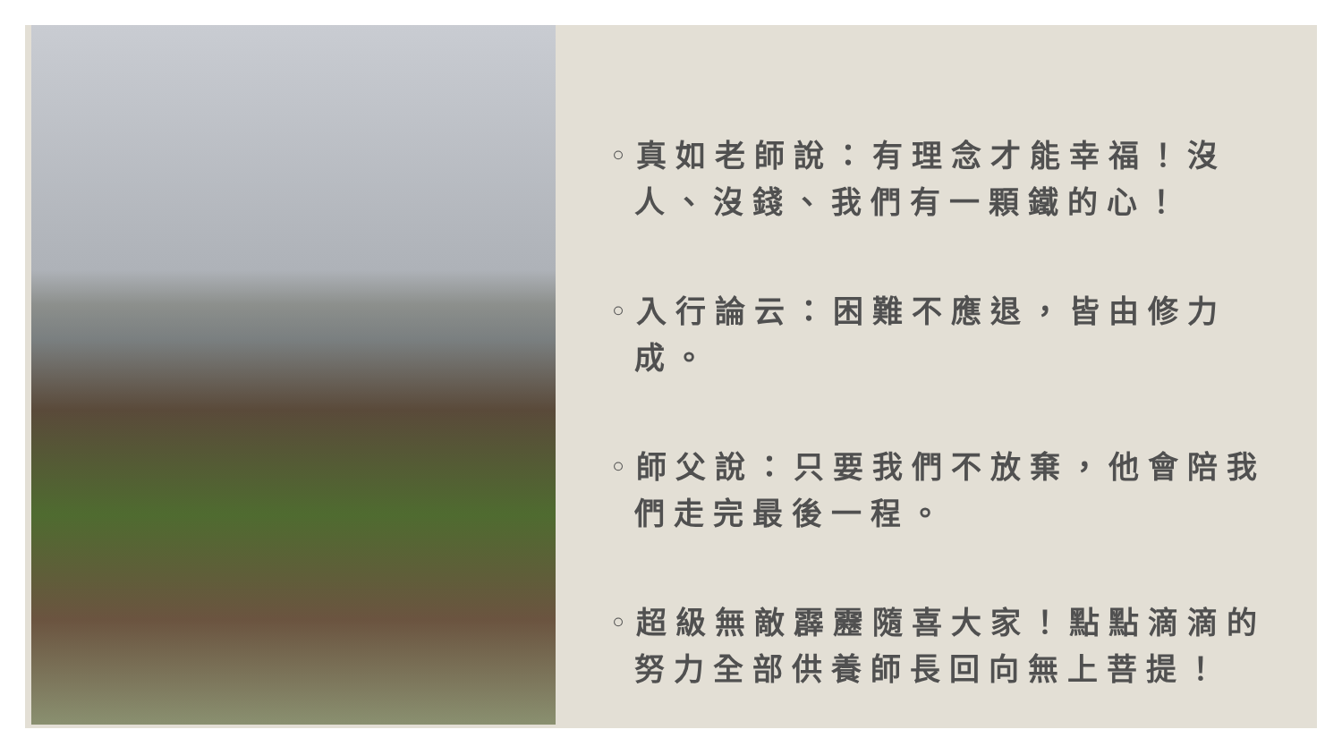◦真如老師說：有理念才能幸福！沒人、沒錢、我們有一顆鐵的心！
◦入行論云：困難不應退，皆由修力成。
◦師父說：只要我們不放棄，他會陪我們走完最後一程。
◦超級無敵霹靂隨喜大家！點點滴滴的努力全部供養師長回向無上菩提！